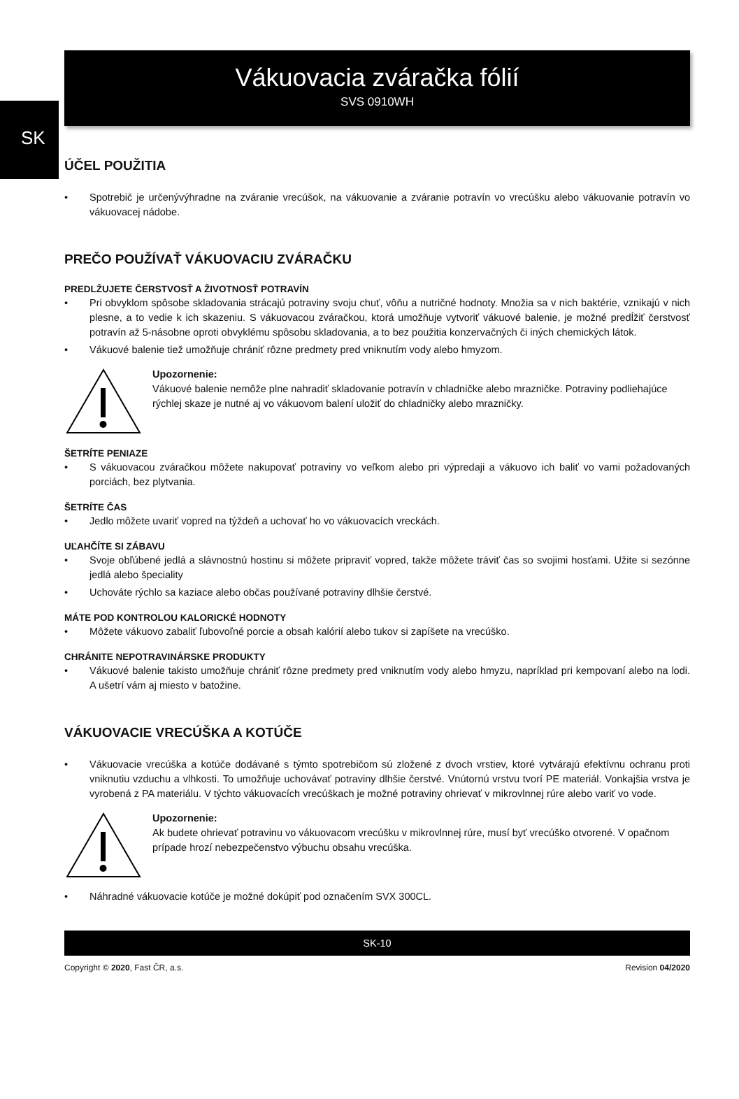SK
Vákuovacia zváračka fólií
SVS 0910WH
ÚČEL POUŽITIA
Spotrebič je určenývýhradne na zváranie vrecúšok, na vákuovanie a zváranie potravín vo vrecúšku alebo vákuovanie potravín vo vákuovacej nádobe.
PREČO POUŽÍVAŤ VÁKUOVACIU ZVÁRAČKU
PREDLŽUJETE ČERSTVOSŤ A ŽIVOTNOSŤ POTRAVÍN
Pri obvyklom spôsobe skladovania strácajú potraviny svoju chuť, vôňu a nutričné hodnoty. Množia sa v nich baktérie, vznikajú v nich plesne, a to vedie k ich skazeniu. S vákuovacou zváračkou, ktorá umožňuje vytvoriť vákuové balenie, je možné predĺžiť čerstvosť potravín až 5-násobne oproti obvyklému spôsobu skladovania, a to bez použitia konzervačných či iných chemických látok.
Vákuové balenie tiež umožňuje chrániť rôzne predmety pred vniknutím vody alebo hmyzom.
Upozornenie:
Vákuové balenie nemôže plne nahradiť skladovanie potravín v chladničke alebo mrazničke. Potraviny podliehajúce rýchlej skaze je nutné aj vo vákuovom balení uložiť do chladničky alebo mrazničky.
ŠETRÍTE PENIAZE
S vákuovacou zváračkou môžete nakupovať potraviny vo veľkom alebo pri výpredaji a vákuovo ich baliť vo vami požadovaných porciách, bez plytvania.
ŠETRÍTE ČAS
Jedlo môžete uvariť vopred na týždeň a uchovať ho vo vákuovacích vreckách.
UĽAHČÍTE SI ZÁBAVU
Svoje obľúbené jedlá a slávnostnú hostinu si môžete pripraviť vopred, takže môžete tráviť čas so svojimi hosťami. Užite si sezónne jedlá alebo špeciality
Uchováte rýchlo sa kaziace alebo občas používané potraviny dlhšie čerstvé.
MÁTE POD KONTROLOU KALORICKÉ HODNOTY
Môžete vákuovo zabaliť ľubovoľné porcie a obsah kalórií alebo tukov si zapíšete na vrecúško.
CHRÁNITE NEPOTRAVINÁRSKE PRODUKTY
Vákuové balenie takisto umožňuje chrániť rôzne predmety pred vniknutím vody alebo hmyzu, napríklad pri kempovaní alebo na lodi. A ušetrí vám aj miesto v batožine.
VÁKUOVACIE VRECÚŠKA A KOTÚČE
Vákuovacie vrecúška a kotúče dodávané s týmto spotrebičom sú zložené z dvoch vrstiev, ktoré vytvárajú efektívnu ochranu proti vniknutiu vzduchu a vlhkosti. To umožňuje uchovávať potraviny dlhšie čerstvé. Vnútornú vrstvu tvorí PE materiál. Vonkajšia vrstva je vyrobená z PA materiálu. V týchto vákuovacích vrecúškach je možné potraviny ohrievať v mikrovlnnej rúre alebo variť vo vode.
Upozornenie:
Ak budete ohrievať potravinu vo vákuovacom vrecúšku v mikrovlnnej rúre, musí byť vrecúško otvorené. V opačnom prípade hrozí nebezpečenstvo výbuchu obsahu vrecúška.
Náhradné vákuovacie kotúče je možné dokúpiť pod označením SVX 300CL.
SK-10
Copyright © 2020, Fast ČR, a.s. Revision 04/2020